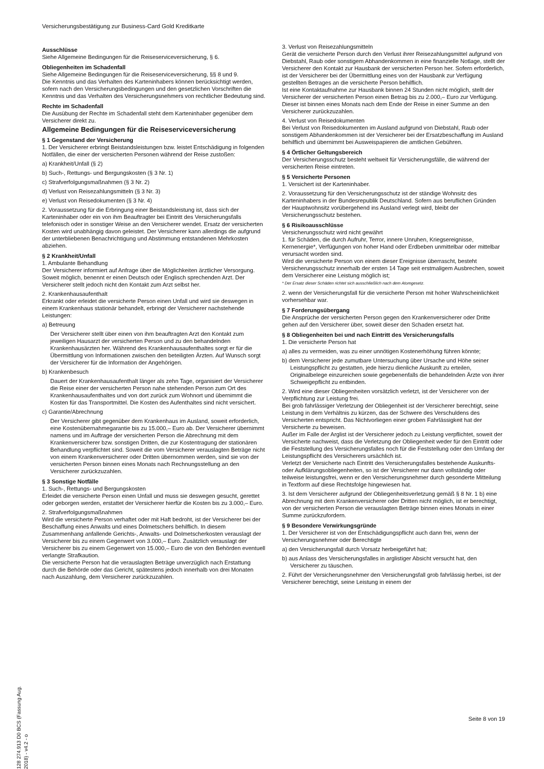Versicherungsbestätigung zur Business-Card Gold Kreditkarte
Ausschlüsse
Siehe Allgemeine Bedingungen für die Reiseserviceversicherung, § 6.
Obliegenheiten im Schadenfall
Siehe Allgemeine Bedingungen für die Reiseserviceversicherung, §§ 8 und 9.
Die Kenntnis und das Verhalten des Karteninhabers können berücksichtigt werden, sofern nach den Versicherungsbedingungen und den gesetzlichen Vorschriften die Kenntnis und das Verhalten des Versicherungsnehmers von rechtlicher Bedeutung sind.
Rechte im Schadenfall
Die Ausübung der Rechte im Schadenfall steht dem Karteninhaber gegenüber dem Versicherer direkt zu.
Allgemeine Bedingungen für die Reiseserviceversicherung
§ 1 Gegenstand der Versicherung
1. Der Versicherer erbringt Beistandsleistungen bzw. leistet Entschädigung in folgenden Notfällen, die einer der versicherten Personen während der Reise zustoßen:
a) Krankheit/Unfall (§ 2)
b) Such-, Rettungs- und Bergungskosten (§ 3 Nr. 1)
c) Strafverfolgungsmaßnahmen (§ 3 Nr. 2)
d) Verlust von Reisezahlungsmitteln (§ 3 Nr. 3)
e) Verlust von Reisedokumenten (§ 3 Nr. 4)
2. Voraussetzung für die Erbringung einer Beistandsleistung ist, dass sich der Karteninhaber oder ein von ihm Beauftragter bei Eintritt des Versicherungsfalls telefonisch oder in sonstiger Weise an den Versicherer wendet. Ersatz der versicherten Kosten wird unabhängig davon geleistet. Der Versicherer kann allerdings die aufgrund der unterbliebenen Benachrichtigung und Abstimmung entstandenen Mehrkosten abziehen.
§ 2 Krankheit/Unfall
1. Ambulante Behandlung
Der Versicherer informiert auf Anfrage über die Möglichkeiten ärztlicher Versorgung. Soweit möglich, benennt er einen Deutsch oder Englisch sprechenden Arzt. Der Versicherer stellt jedoch nicht den Kontakt zum Arzt selbst her.
2. Krankenhausaufenthalt
Erkrankt oder erleidet die versicherte Person einen Unfall und wird sie deswegen in einem Krankenhaus stationär behandelt, erbringt der Versicherer nachstehende Leistungen:
a) Betreuung
Der Versicherer stellt über einen von ihm beauftragten Arzt den Kontakt zum jeweiligen Hausarzt der versicherten Person und zu den behandelnden Krankenhausärzten her. Während des Krankenhausaufenthaltes sorgt er für die Übermittlung von Informationen zwischen den beteiligten Ärzten. Auf Wunsch sorgt der Versicherer für die Information der Angehörigen.
b) Krankenbesuch
Dauert der Krankenhausaufenthalt länger als zehn Tage, organisiert der Versicherer die Reise einer der versicherten Person nahe stehenden Person zum Ort des Krankenhausaufenthaltes und von dort zurück zum Wohnort und übernimmt die Kosten für das Transportmittel. Die Kosten des Aufenthaltes sind nicht versichert.
c) Garantie/Abrechnung
Der Versicherer gibt gegenüber dem Krankenhaus im Ausland, soweit erforderlich, eine Kostenübernahmegarantie bis zu 15.000,– Euro ab. Der Versicherer übernimmt namens und im Auftrage der versicherten Person die Abrechnung mit dem Krankenversicherer bzw. sonstigen Dritten, die zur Kostentragung der stationären Behandlung verpflichtet sind. Soweit die vom Versicherer verauslagten Beträge nicht von einem Krankenversicherer oder Dritten übernommen werden, sind sie von der versicherten Person binnen eines Monats nach Rechnungsstellung an den Versicherer zurückzuzahlen.
§ 3 Sonstige Notfälle
1. Such-, Rettungs- und Bergungskosten
Erleidet die versicherte Person einen Unfall und muss sie deswegen gesucht, gerettet oder geborgen werden, erstattet der Versicherer hierfür die Kosten bis zu 3.000,– Euro.
2. Strafverfolgungsmaßnahmen
Wird die versicherte Person verhaftet oder mit Haft bedroht, ist der Versicherer bei der Beschaffung eines Anwalts und eines Dolmetschers behilflich. In diesem Zusammenhang anfallende Gerichts-, Anwalts- und Dolmetscherkosten verauslagt der Versicherer bis zu einem Gegenwert von 3.000,– Euro. Zusätzlich verauslagt der Versicherer bis zu einem Gegenwert von 15.000,– Euro die von den Behörden eventuell verlangte Strafkaution.
Die versicherte Person hat die verauslagten Beträge unverzüglich nach Erstattung durch die Behörde oder das Gericht, spätestens jedoch innerhalb von drei Monaten nach Auszahlung, dem Versicherer zurückzuzahlen.
3. Verlust von Reisezahlungsmitteln
Gerät die versicherte Person durch den Verlust ihrer Reisezahlungsmittel aufgrund von Diebstahl, Raub oder sonstigem Abhandenkommen in eine finanzielle Notlage, stellt der Versicherer den Kontakt zur Hausbank der versicherten Person her. Sofern erforderlich, ist der Versicherer bei der Übermittlung eines von der Hausbank zur Verfügung gestellten Betrages an die versicherte Person behilflich.
Ist eine Kontaktaufnahme zur Hausbank binnen 24 Stunden nicht möglich, stellt der Versicherer der versicherten Person einen Betrag bis zu 2.000,– Euro zur Verfügung. Dieser ist binnen eines Monats nach dem Ende der Reise in einer Summe an den Versicherer zurückzuzahlen.
4. Verlust von Reisedokumenten
Bei Verlust von Reisedokumenten im Ausland aufgrund von Diebstahl, Raub oder sonstigem Abhandenkommen ist der Versicherer bei der Ersatzbeschaffung im Ausland behilflich und übernimmt bei Ausweispapieren die amtlichen Gebühren.
§ 4 Örtlicher Geltungsbereich
Der Versicherungsschutz besteht weltweit für Versicherungsfälle, die während der versicherten Reise eintreten.
§ 5 Versicherte Personen
1. Versichert ist der Karteninhaber.
2. Voraussetzung für den Versicherungsschutz ist der ständige Wohnsitz des Karteninhabers in der Bundesrepublik Deutschland. Sofern aus beruflichen Gründen der Hauptwohnsitz vorübergehend ins Ausland verlegt wird, bleibt der Versicherungsschutz bestehen.
§ 6 Risikoausschlüsse
Versicherungsschutz wird nicht gewährt
1. für Schäden, die durch Aufruhr, Terror, innere Unruhen, Kriegsereignisse, Kernenergie*, Verfügungen von hoher Hand oder Erdbeben unmittelbar oder mittelbar verursacht worden sind.
Wird die versicherte Person von einem dieser Ereignisse überrascht, besteht Versicherungsschutz innerhalb der ersten 14 Tage seit erstmaligem Ausbrechen, soweit dem Versicherer eine Leistung möglich ist;
* Der Ersatz dieser Schäden richtet sich ausschließlich nach dem Atomgesetz.
2. wenn der Versicherungsfall für die versicherte Person mit hoher Wahrscheinlichkeit vorhersehbar war.
§ 7 Forderungsübergang
Die Ansprüche der versicherten Person gegen den Krankenversicherer oder Dritte gehen auf den Versicherer über, soweit dieser den Schaden ersetzt hat.
§ 8 Obliegenheiten bei und nach Eintritt des Versicherungsfalls
1. Die versicherte Person hat
a) alles zu vermeiden, was zu einer unnötigen Kostenerhöhung führen könnte;
b) dem Versicherer jede zumutbare Untersuchung über Ursache und Höhe seiner Leistungspflicht zu gestatten, jede hierzu dienliche Auskunft zu erteilen, Originalbelege einzureichen sowie gegebenenfalls die behandelnden Ärzte von ihrer Schweigepflicht zu entbinden.
2. Wird eine dieser Obliegenheiten vorsätzlich verletzt, ist der Versicherer von der Verpflichtung zur Leistung frei.
Bei grob fahrlässiger Verletzung der Obliegenheit ist der Versicherer berechtigt, seine Leistung in dem Verhältnis zu kürzen, das der Schwere des Verschuldens des Versicherten entspricht. Das Nichtvorliegen einer groben Fahrlässigkeit hat der Versicherte zu beweisen.
Außer im Falle der Arglist ist der Versicherer jedoch zu Leistung verpflichtet, soweit der Versicherte nachweist, dass die Verletzung der Obliegenheit weder für den Eintritt oder die Feststellung des Versicherungsfalles noch für die Feststellung oder den Umfang der Leistungspflicht des Versicherers ursächlich ist.
Verletzt der Versicherte nach Eintritt des Versicherungsfalles bestehende Auskunfts- oder Aufklärungsobliegenheiten, so ist der Versicherer nur dann vollständig oder teilweise leistungsfrei, wenn er den Versicherungsnehmer durch gesonderte Mitteilung in Textform auf diese Rechtsfolge hingewiesen hat.
3. Ist dem Versicherer aufgrund der Obliegenheitsverletzung gemäß § 8 Nr. 1 b) eine Abrechnung mit dem Krankenversicherer oder Dritten nicht möglich, ist er berechtigt, von der versicherten Person die verauslagten Beträge binnen eines Monats in einer Summe zurückzufordern.
§ 9 Besondere Verwirkungsgründe
1. Der Versicherer ist von der Entschädigungspflicht auch dann frei, wenn der Versicherungsnehmer oder Berechtigte
a) den Versicherungsfall durch Vorsatz herbeigeführt hat;
b) aus Anlass des Versicherungsfalles in arglistiger Absicht versucht hat, den Versicherer zu täuschen.
2. Führt der Versicherungsnehmer den Versicherungsfall grob fahrlässig herbei, ist der Versicherer berechtigt, seine Leistung in einem der
128 274.913 D0 BCS (Fassung Aug. 2018) - v4.2 - o
Seite 8 von 19